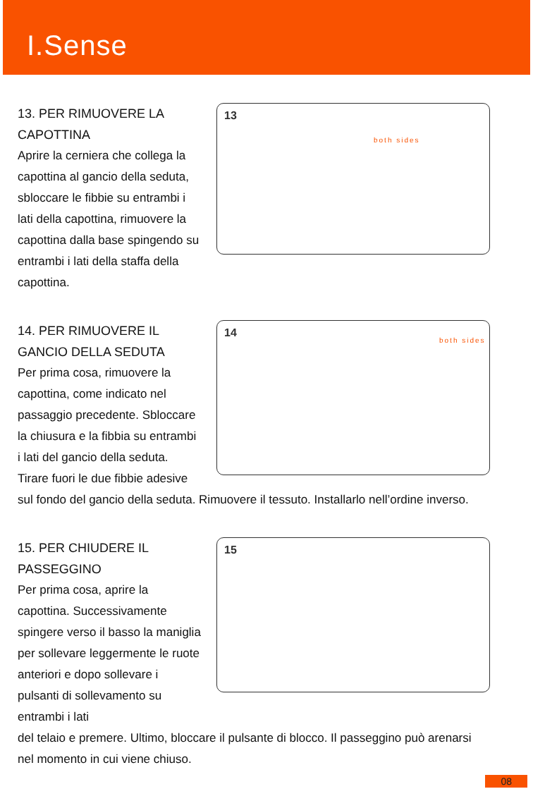I.Sense
13. PER RIMUOVERE LA CAPOTTINA
Aprire la cerniera che collega la capottina al gancio della seduta, sbloccare le fibbie su entrambi i lati della capottina, rimuovere la capottina dalla base spingendo su entrambi i lati della staffa della capottina.
13
both sides
14. PER RIMUOVERE IL GANCIO DELLA SEDUTA
Per prima cosa, rimuovere la capottina, come indicato nel passaggio precedente. Sbloccare la chiusura e la fibbia su entrambi i lati del gancio della seduta. Tirare fuori le due fibbie adesive
14
both sides
sul fondo del gancio della seduta. Rimuovere il tessuto. Installarlo nell’ordine inverso.
15. PER CHIUDERE IL PASSEGGINO
Per prima cosa, aprire la capottina. Successivamente spingere verso il basso la maniglia per sollevare leggermente le ruote anteriori e dopo sollevare i pulsanti di sollevamento su entrambi i lati
15
del telaio e premere. Ultimo, bloccare il pulsante di blocco. Il passeggino può arenarsi nel momento in cui viene chiuso.
08